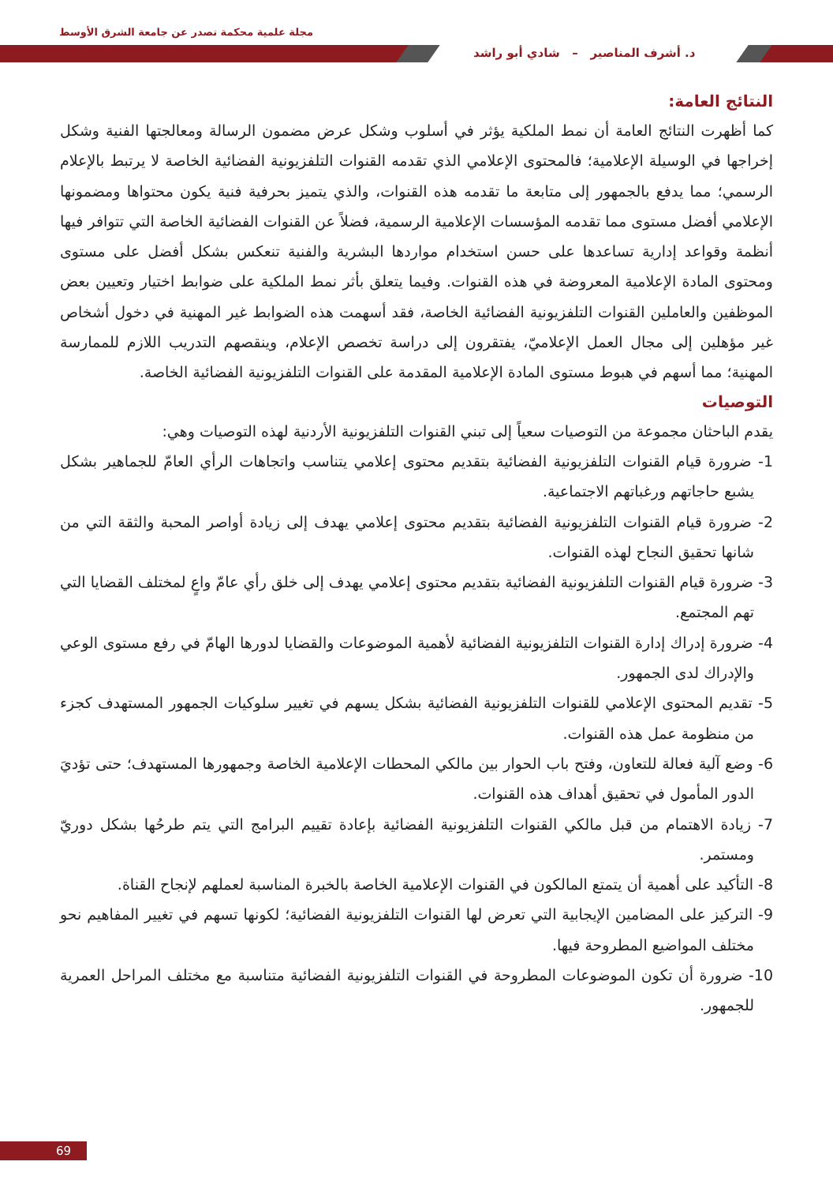مجلة علمية محكمة تصدر عن جامعة الشرق الأوسط
د. أشرف المناصير – شادي أبو راشد
النتائج العامة:
كما أظهرت النتائج العامة أن نمط الملكية يؤثر في أسلوب وشكل عرض مضمون الرسالة ومعالجتها الفنية وشكل إخراجها في الوسيلة الإعلامية؛ فالمحتوى الإعلامي الذي تقدمه القنوات التلفزيونية الفضائية الخاصة لا يرتبط بالإعلام الرسمي؛ مما يدفع بالجمهور إلى متابعة ما تقدمه هذه القنوات، والذي يتميز بحرفية فنية يكون محتواها ومضمونها الإعلامي أفضل مستوى مما تقدمه المؤسسات الإعلامية الرسمية، فضلاً عن القنوات الفضائية الخاصة التي تتوافر فيها أنظمة وقواعد إدارية تساعدها على حسن استخدام مواردها البشرية والفنية تنعكس بشكل أفضل على مستوى ومحتوى المادة الإعلامية المعروضة في هذه القنوات. وفيما يتعلق بأثر نمط الملكية على ضوابط اختيار وتعيين بعض الموظفين والعاملين القنوات التلفزيونية الفضائية الخاصة، فقد أسهمت هذه الضوابط غير المهنية في دخول أشخاص غير مؤهلين إلى مجال العمل الإعلاميّ، يفتقرون إلى دراسة تخصص الإعلام، وينقصهم التدريب اللازم للممارسة المهنية؛ مما أسهم في هبوط مستوى المادة الإعلامية المقدمة على القنوات التلفزيونية الفضائية الخاصة.
التوصيات
يقدم الباحثان مجموعة من التوصيات سعياً إلى تبني القنوات التلفزيونية الأردنية لهذه التوصيات وهي:
1- ضرورة قيام القنوات التلفزيونية الفضائية بتقديم محتوى إعلامي يتناسب واتجاهات الرأي العامّ للجماهير بشكل يشبع حاجاتهم ورغباتهم الاجتماعية.
2- ضرورة قيام القنوات التلفزيونية الفضائية بتقديم محتوى إعلامي يهدف إلى زيادة أواصر المحبة والثقة التي من شانها تحقيق النجاح لهذه القنوات.
3- ضرورة قيام القنوات التلفزيونية الفضائية بتقديم محتوى إعلامي يهدف إلى خلق رأي عامّ واعٍ لمختلف القضايا التي تهم المجتمع.
4- ضرورة إدراك إدارة القنوات التلفزيونية الفضائية لأهمية الموضوعات والقضايا لدورها الهامّ في رفع مستوى الوعي والإدراك لدى الجمهور.
5- تقديم المحتوى الإعلامي للقنوات التلفزيونية الفضائية بشكل يسهم في تغيير سلوكيات الجمهور المستهدف كجزء من منظومة عمل هذه القنوات.
6- وضع آلية فعالة للتعاون، وفتح باب الحوار بين مالكي المحطات الإعلامية الخاصة وجمهورها المستهدف؛ حتى تؤديَ الدور المأمول في تحقيق أهداف هذه القنوات.
7- زيادة الاهتمام من قبل مالكي القنوات التلفزيونية الفضائية بإعادة تقييم البرامج التي يتم طرحُها بشكل دوريّ ومستمر.
8- التأكيد على أهمية أن يتمتع المالكون في القنوات الإعلامية الخاصة بالخبرة المناسبة لعملهم لإنجاح القناة.
9- التركيز على المضامين الإيجابية التي تعرض لها القنوات التلفزيونية الفضائية؛ لكونها تسهم في تغيير المفاهيم نحو مختلف المواضيع المطروحة فيها.
10- ضرورة أن تكون الموضوعات المطروحة في القنوات التلفزيونية الفضائية متناسبة مع مختلف المراحل العمرية للجمهور.
69